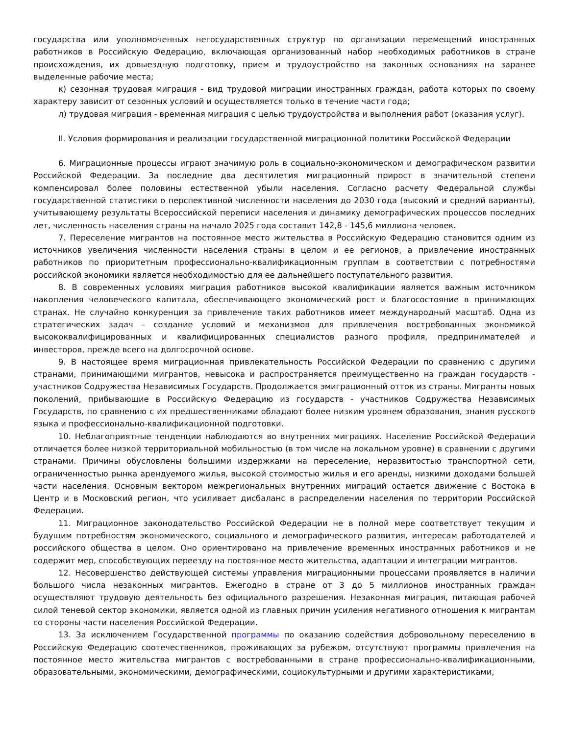государства или уполномоченных негосударственных структур по организации перемещений иностранных работников в Российскую Федерацию, включающая организованный набор необходимых работников в стране происхождения, их довыездную подготовку, прием и трудоустройство на законных основаниях на заранее выделенные рабочие места;
к) сезонная трудовая миграция - вид трудовой миграции иностранных граждан, работа которых по своему характеру зависит от сезонных условий и осуществляется только в течение части года;
л) трудовая миграция - временная миграция с целью трудоустройства и выполнения работ (оказания услуг).
II. Условия формирования и реализации государственной миграционной политики Российской Федерации
6. Миграционные процессы играют значимую роль в социально-экономическом и демографическом развитии Российской Федерации. За последние два десятилетия миграционный прирост в значительной степени компенсировал более половины естественной убыли населения. Согласно расчету Федеральной службы государственной статистики о перспективной численности населения до 2030 года (высокий и средний варианты), учитывающему результаты Всероссийской переписи населения и динамику демографических процессов последних лет, численность населения страны на начало 2025 года составит 142,8 - 145,6 миллиона человек.
7. Переселение мигрантов на постоянное место жительства в Российскую Федерацию становится одним из источников увеличения численности населения страны в целом и ее регионов, а привлечение иностранных работников по приоритетным профессионально-квалификационным группам в соответствии с потребностями российской экономики является необходимостью для ее дальнейшего поступательного развития.
8. В современных условиях миграция работников высокой квалификации является важным источником накопления человеческого капитала, обеспечивающего экономический рост и благосостояние в принимающих странах. Не случайно конкуренция за привлечение таких работников имеет международный масштаб. Одна из стратегических задач - создание условий и механизмов для привлечения востребованных экономикой высококвалифицированных и квалифицированных специалистов разного профиля, предпринимателей и инвесторов, прежде всего на долгосрочной основе.
9. В настоящее время миграционная привлекательность Российской Федерации по сравнению с другими странами, принимающими мигрантов, невысока и распространяется преимущественно на граждан государств - участников Содружества Независимых Государств. Продолжается эмиграционный отток из страны. Мигранты новых поколений, прибывающие в Российскую Федерацию из государств - участников Содружества Независимых Государств, по сравнению с их предшественниками обладают более низким уровнем образования, знания русского языка и профессионально-квалификационной подготовки.
10. Неблагоприятные тенденции наблюдаются во внутренних миграциях. Население Российской Федерации отличается более низкой территориальной мобильностью (в том числе на локальном уровне) в сравнении с другими странами. Причины обусловлены большими издержками на переселение, неразвитостью транспортной сети, ограниченностью рынка арендуемого жилья, высокой стоимостью жилья и его аренды, низкими доходами большей части населения. Основным вектором межрегиональных внутренних миграций остается движение с Востока в Центр и в Московский регион, что усиливает дисбаланс в распределении населения по территории Российской Федерации.
11. Миграционное законодательство Российской Федерации не в полной мере соответствует текущим и будущим потребностям экономического, социального и демографического развития, интересам работодателей и российского общества в целом. Оно ориентировано на привлечение временных иностранных работников и не содержит мер, способствующих переезду на постоянное место жительства, адаптации и интеграции мигрантов.
12. Несовершенство действующей системы управления миграционными процессами проявляется в наличии большого числа незаконных мигрантов. Ежегодно в стране от 3 до 5 миллионов иностранных граждан осуществляют трудовую деятельность без официального разрешения. Незаконная миграция, питающая рабочей силой теневой сектор экономики, является одной из главных причин усиления негативного отношения к мигрантам со стороны части населения Российской Федерации.
13. За исключением Государственной программы по оказанию содействия добровольному переселению в Российскую Федерацию соотечественников, проживающих за рубежом, отсутствуют программы привлечения на постоянное место жительства мигрантов с востребованными в стране профессионально-квалификационными, образовательными, экономическими, демографическими, социокультурными и другими характеристиками,